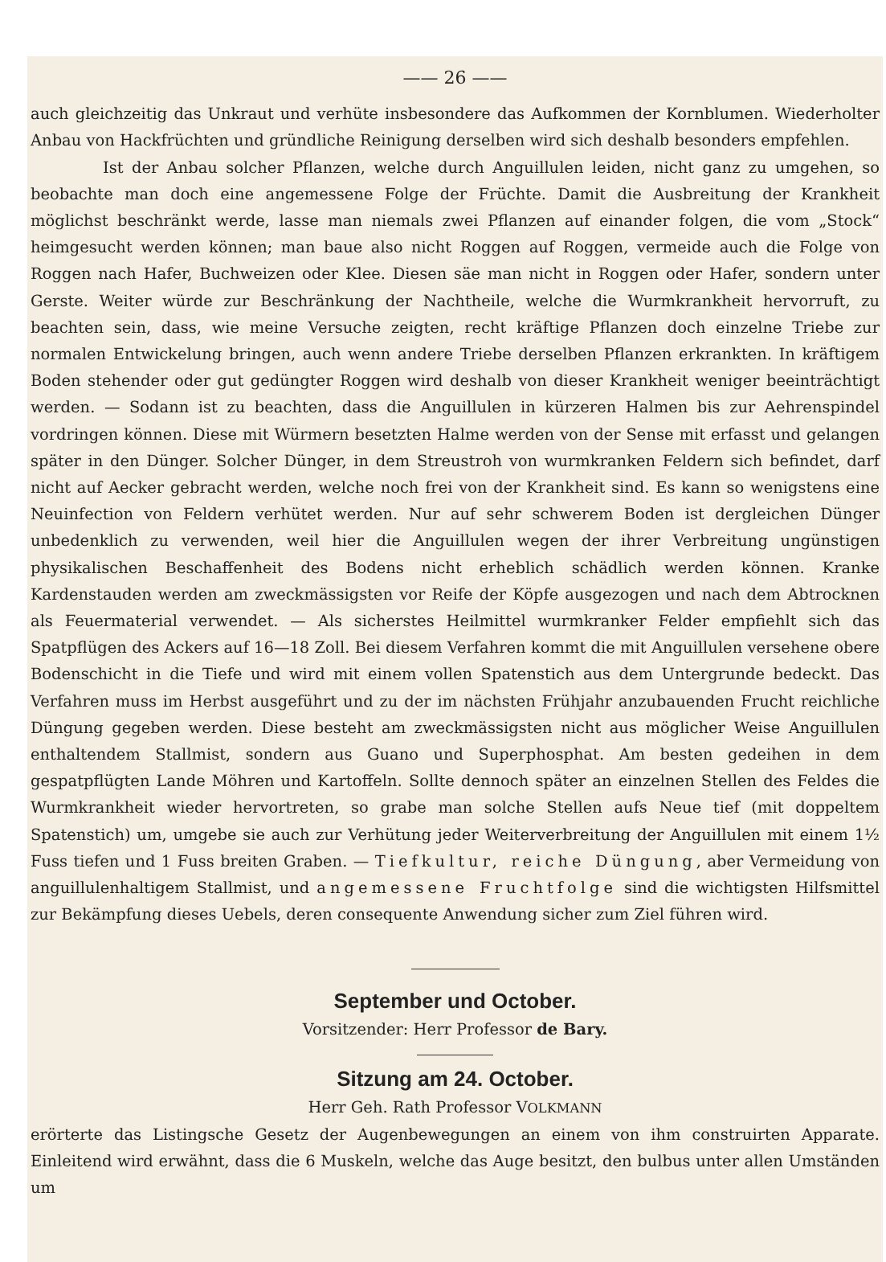—— 26 ——
auch gleichzeitig das Unkraut und verhüte insbesondere das Aufkommen der Kornblumen. Wiederholter Anbau von Hackfrüchten und gründliche Reinigung derselben wird sich deshalb besonders empfehlen.
Ist der Anbau solcher Pflanzen, welche durch Anguillulen leiden, nicht ganz zu umgehen, so beobachte man doch eine angemessene Folge der Früchte. Damit die Ausbreitung der Krankheit möglichst beschränkt werde, lasse man niemals zwei Pflanzen auf einander folgen, die vom „Stock“ heimgesucht werden können; man baue also nicht Roggen auf Roggen, vermeide auch die Folge von Roggen nach Hafer, Buchweizen oder Klee. Diesen säe man nicht in Roggen oder Hafer, sondern unter Gerste. Weiter würde zur Beschränkung der Nachtheile, welche die Wurmkrankheit hervorruft, zu beachten sein, dass, wie meine Versuche zeigten, recht kräftige Pflanzen doch einzelne Triebe zur normalen Entwickelung bringen, auch wenn andere Triebe derselben Pflanzen erkrankten. In kräftigem Boden stehender oder gut gedüngter Roggen wird deshalb von dieser Krankheit weniger beeinträchtigt werden. — Sodann ist zu beachten, dass die Anguillulen in kürzeren Halmen bis zur Aehrenspindel vordringen können. Diese mit Würmern besetzten Halme werden von der Sense mit erfasst und gelangen später in den Dünger. Solcher Dünger, in dem Streustroh von wurmkranken Feldern sich befindet, darf nicht auf Aecker gebracht werden, welche noch frei von der Krankheit sind. Es kann so wenigstens eine Neuinfection von Feldern verhütet werden. Nur auf sehr schwerem Boden ist dergleichen Dünger unbedenklich zu verwenden, weil hier die Anguillulen wegen der ihrer Verbreitung ungünstigen physikalischen Beschaffenheit des Bodens nicht erheblich schädlich werden können. Kranke Kardenstauden werden am zweckmässigsten vor Reife der Köpfe ausgezogen und nach dem Abtrocknen als Feuermaterial verwendet. — Als sicherstes Heilmittel wurmkranker Felder empfiehlt sich das Spatpflügen des Ackers auf 16—18 Zoll. Bei diesem Verfahren kommt die mit Anguillulen versehene obere Bodenschicht in die Tiefe und wird mit einem vollen Spatenstich aus dem Untergrunde bedeckt. Das Verfahren muss im Herbst ausgeführt und zu der im nächsten Frühjahr anzubauenden Frucht reichliche Düngung gegeben werden. Diese besteht am zweckmässigsten nicht aus möglicher Weise Anguillulen enthaltendem Stallmist, sondern aus Guano und Superphosphat. Am besten gedeihen in dem gespatpflügten Lande Möhren und Kartoffeln. Sollte dennoch später an einzelnen Stellen des Feldes die Wurmkrankheit wieder hervortreten, so grabe man solche Stellen aufs Neue tief (mit doppeltem Spatenstich) um, umgebe sie auch zur Verhütung jeder Weiterverbreitung der Anguillulen mit einem 1½ Fuss tiefen und 1 Fuss breiten Graben. — Tiefkultur, reiche Düngung, aber Vermeidung von anguillulenhaltigem Stallmist, und angemessene Fruchtfolge sind die wichtigsten Hilfsmittel zur Bekämpfung dieses Uebels, deren consequente Anwendung sicher zum Ziel führen wird.
September und October.
Vorsitzender: Herr Professor de Bary.
Sitzung am 24. October.
Herr Geh. Rath Professor VOLKMANN
erörterte das Listingsche Gesetz der Augenbewegungen an einem von ihm construirten Apparate. Einleitend wird erwähnt, dass die 6 Muskeln, welche das Auge besitzt, den bulbus unter allen Umständen um